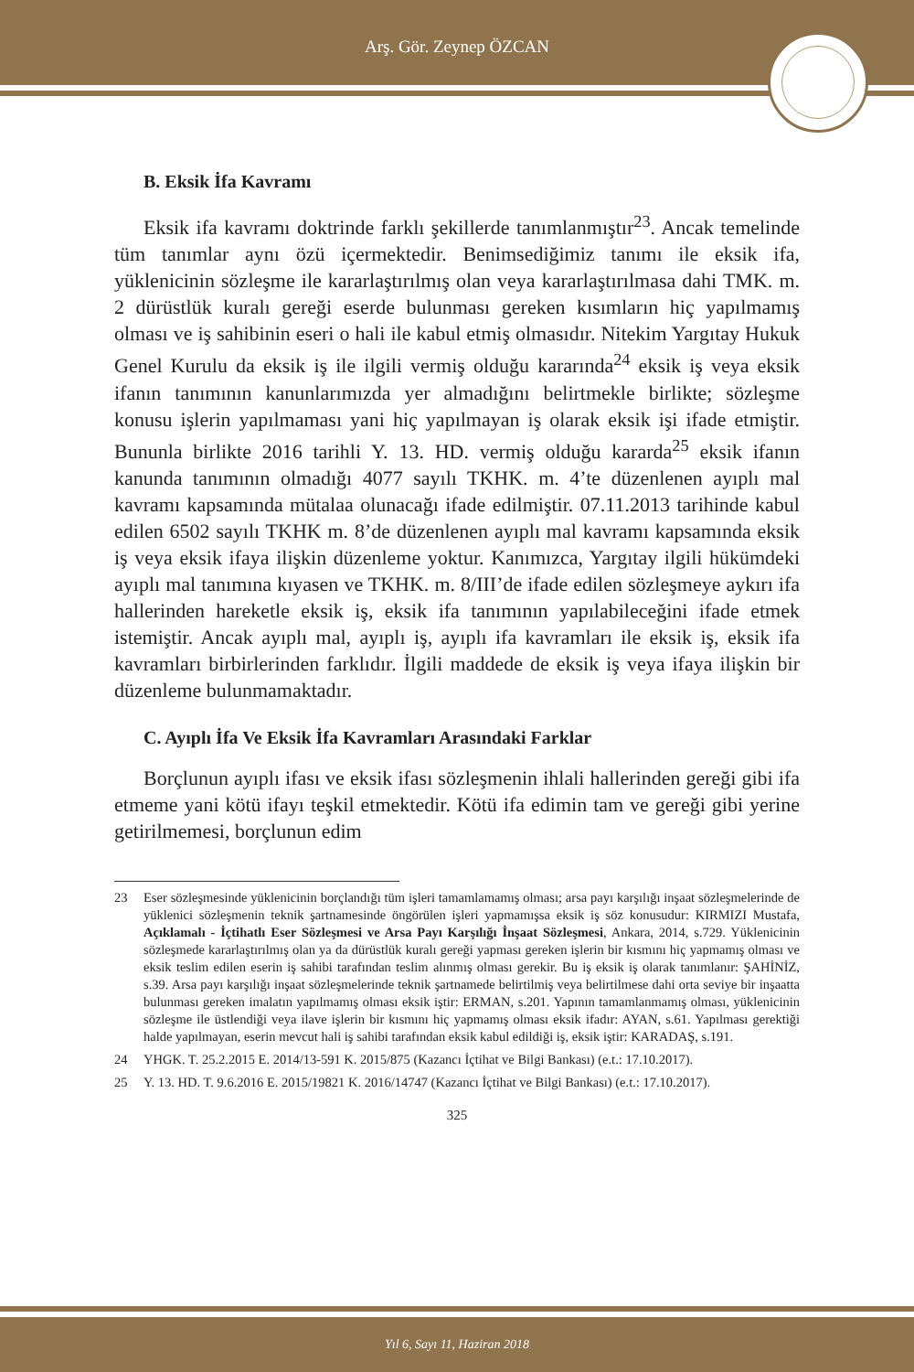Arş. Gör. Zeynep ÖZCAN
B. Eksik İfa Kavramı
Eksik ifa kavramı doktrinde farklı şekillerde tanımlanmıştır<sup>23</sup>. Ancak temelinde tüm tanımlar aynı özü içermektedir. Benimsediğimiz tanımı ile eksik ifa, yüklenicinin sözleşme ile kararlaştırılmış olan veya kararlaştırılmasa dahi TMK. m. 2 dürüstlük kuralı gereği eserde bulunması gereken kısımların hiç yapılmamış olması ve iş sahibinin eseri o hali ile kabul etmiş olmasıdır. Nitekim Yargıtay Hukuk Genel Kurulu da eksik iş ile ilgili vermiş olduğu kararında<sup>24</sup> eksik iş veya eksik ifanın tanımının kanunlarımızda yer almadığını belirtmekle birlikte; sözleşme konusu işlerin yapılmaması yani hiç yapılmayan iş olarak eksik işi ifade etmiştir. Bununla birlikte 2016 tarihli Y. 13. HD. vermiş olduğu kararda<sup>25</sup> eksik ifanın kanunda tanımının olmadığı 4077 sayılı TKHK. m. 4’te düzenlenen ayıplı mal kavramı kapsamında mütalaa olunacağı ifade edilmiştir. 07.11.2013 tarihinde kabul edilen 6502 sayılı TKHK m. 8’de düzenlenen ayıplı mal kavramı kapsamında eksik iş veya eksik ifaya ilişkin düzenleme yoktur. Kanımızca, Yargıtay ilgili hükümdeki ayıplı mal tanımına kıyasen ve TKHK. m. 8/III’de ifade edilen sözleşmeye aykırı ifa hallerinden hareketle eksik iş, eksik ifa tanımının yapılabileceğini ifade etmek istemiştir. Ancak ayıplı mal, ayıplı iş, ayıplı ifa kavramları ile eksik iş, eksik ifa kavramları birbirlerinden farklıdır. İlgili maddede de eksik iş veya ifaya ilişkin bir düzenleme bulunmamaktadır.
C. Ayıplı İfa Ve Eksik İfa Kavramları Arasındaki Farklar
Borçlunun ayıplı ifası ve eksik ifası sözleşmenin ihlali hallerinden gereği gibi ifa etmeme yani kötü ifayı teşkil etmektedir. Kötü ifa edimin tam ve gereği gibi yerine getirilmemesi, borçlunun edim
23 Eser sözleşmesinde yüklenicinin borçlandığı tüm işleri tamamlamamış olması; arsa payı karşılığı inşaat sözleşmelerinde de yüklenici sözleşmenin teknik şartnamesinde öngörülen işleri yapmamışsa eksik iş söz konusudur: KIRMIZI Mustafa, Açıklamalı - İçtihatlı Eser Sözleşmesi ve Arsa Payı Karşılığı İnşaat Sözleşmesi, Ankara, 2014, s.729. Yüklenicinin sözleşmede kararlaştırılmış olan ya da dürüstlük kuralı gereği yapması gereken işlerin bir kısmını hiç yapmamış olması ve eksik teslim edilen eserin iş sahibi tarafından teslim alınmış olması gerekir. Bu iş eksik iş olarak tanımlanır: ŞAHİNİZ, s.39. Arsa payı karşılığı inşaat sözleşmelerinde teknik şartnamede belirtilmiş veya belirtilmese dahi orta seviye bir inşaatta bulunması gereken imalatın yapılmamış olması eksik iştir: ERMAN, s.201. Yapının tamamlanmamış olması, yüklenicinin sözleşme ile üstlendiği veya ilave işlerin bir kısmını hiç yapmamış olması eksik ifadır: AYAN, s.61. Yapılması gerektiği halde yapılmayan, eserin mevcut hali iş sahibi tarafından eksik kabul edildiği iş, eksik iştir: KARADAŞ, s.191.
24 YHGK. T. 25.2.2015 E. 2014/13-591 K. 2015/875 (Kazancı İçtihat ve Bilgi Bankası) (e.t.: 17.10.2017).
25 Y. 13. HD. T. 9.6.2016 E. 2015/19821 K. 2016/14747 (Kazancı İçtihat ve Bilgi Bankası) (e.t.: 17.10.2017).
325
Yıl 6, Sayı 11, Haziran 2018